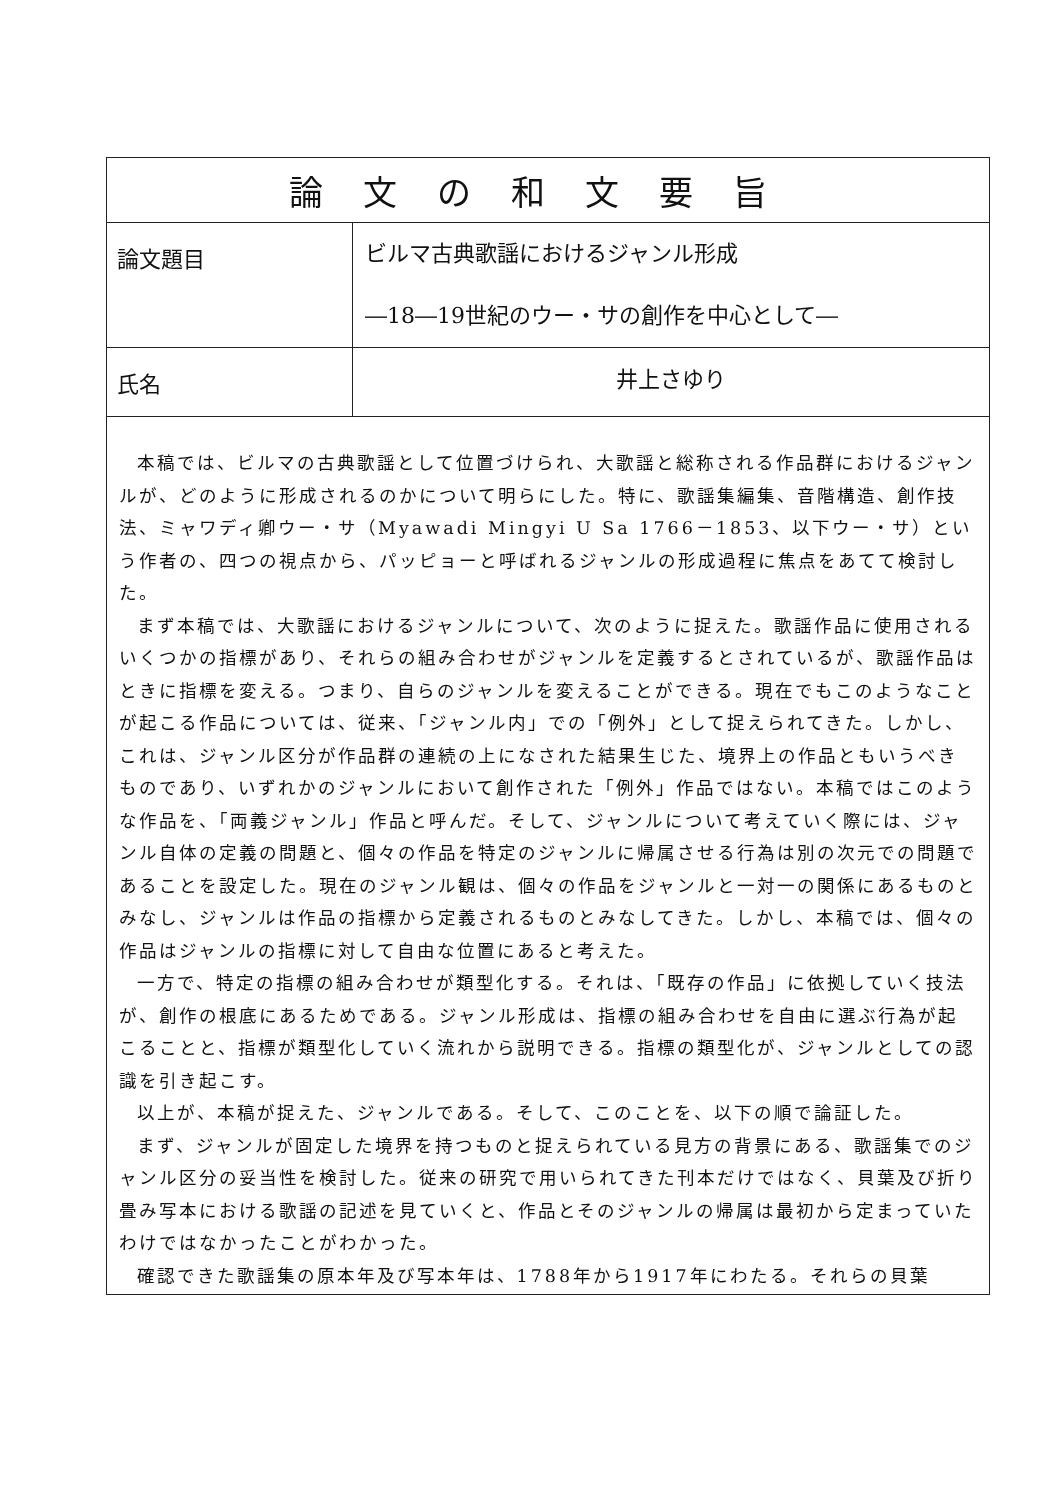| 論文の和文要旨 | |
| --- | --- |
| 論文題目 | ビルマ古典歌謡におけるジャンル形成 ―18―19世紀のウー・サの創作を中心として― |
| 氏名 | 井上さゆり |
| 本稿では、ビルマの古典歌謡として位置づけられ、大歌謡と総称される作品群におけるジャンルが、どのように形成されるのかについて明らにした。特に、歌謡集編集、音階構造、創作技法、ミャワディ卿ウー・サ（Myawadi Mingyi U Sa 1766－1853、以下ウー・サ）という作者の、四つの視点から、パッピョーと呼ばれるジャンルの形成過程に焦点をあてて検討した。 まず本稿では、大歌謡におけるジャンルについて、次のように捉えた。歌謡作品に使用されるいくつかの指標があり、それらの組み合わせがジャンルを定義するとされているが、歌謡作品はときに指標を変える。つまり、自らのジャンルを変えることができる。現在でもこのようなことが起こる作品については、従来、「ジャンル内」での「例外」として捉えられてきた。しかし、これは、ジャンル区分が作品群の連続の上になされた結果生じた、境界上の作品ともいうべきものであり、いずれかのジャンルにおいて創作された「例外」作品ではない。本稿ではこのような作品を、「両義ジャンル」作品と呼んだ。そして、ジャンルについて考えていく際には、ジャンル自体の定義の問題と、個々の作品を特定のジャンルに帰属させる行為は別の次元での問題であることを設定した。現在のジャンル観は、個々の作品をジャンルと一対一の関係にあるものとみなし、ジャンルは作品の指標から定義されるものとみなしてきた。しかし、本稿では、個々の作品はジャンルの指標に対して自由な位置にあると考えた。 一方で、特定の指標の組み合わせが類型化する。それは、「既存の作品」に依拠していく技法が、創作の根底にあるためである。ジャンル形成は、指標の組み合わせを自由に選ぶ行為が起こることと、指標が類型化していく流れから説明できる。指標の類型化が、ジャンルとしての認識を引き起こす。 以上が、本稿が捉えた、ジャンルである。そして、このことを、以下の順で論証した。 まず、ジャンルが固定した境界を持つものと捉えられている見方の背景にある、歌謡集でのジャンル区分の妥当性を検討した。従来の研究で用いられてきた刊本だけではなく、貝葉及び折り畳み写本における歌謡の記述を見ていくと、作品とそのジャンルの帰属は最初から定まっていたわけではなかったことがわかった。 確認できた歌謡集の原本年及び写本年は、1788年から1917年にわたる。それらの貝葉 | |